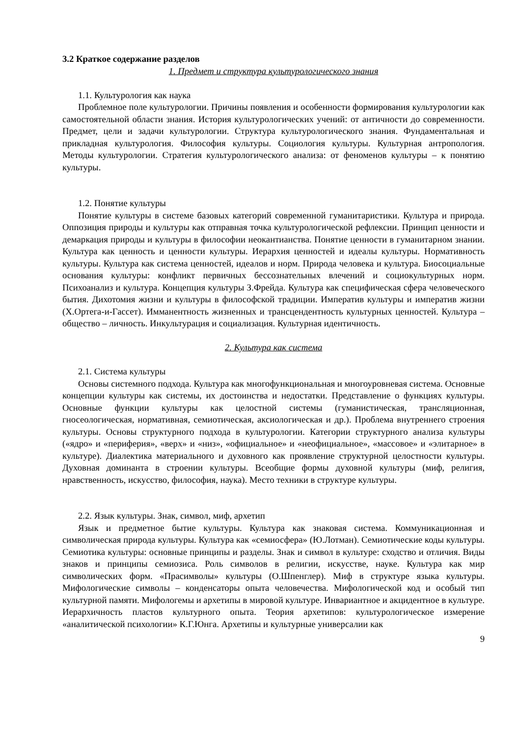3.2 Краткое содержание разделов
1. Предмет и структура культурологического знания
1.1. Культурология как наука
Проблемное поле культурологии. Причины появления и особенности формирования культурологии как самостоятельной области знания. История культурологических учений: от античности до современности. Предмет, цели и задачи культурологии. Структура культурологического знания. Фундаментальная и прикладная культурология. Философия культуры. Социология культуры. Культурная антропология. Методы культурологии. Стратегия культурологического анализа: от феноменов культуры – к понятию культуры.
1.2. Понятие культуры
Понятие культуры в системе базовых категорий современной гуманитаристики. Культура и природа. Оппозиция природы и культуры как отправная точка культурологической рефлексии. Принцип ценности и демаркация природы и культуры в философии неокантианства. Понятие ценности в гуманитарном знании. Культура как ценность и ценности культуры. Иерархия ценностей и идеалы культуры. Нормативность культуры. Культура как система ценностей, идеалов и норм. Природа человека и культура. Биосоциальные основания культуры: конфликт первичных бессознательных влечений и социокультурных норм. Психоанализ и культура. Концепция культуры З.Фрейда. Культура как специфическая сфера человеческого бытия. Дихотомия жизни и культуры в философской традиции. Императив культуры и императив жизни (Х.Ортега-и-Гассет). Имманентность жизненных и трансцендентность культурных ценностей. Культура – общество – личность. Инкультурация и социализация. Культурная идентичность.
2. Культура как система
2.1. Система культуры
Основы системного подхода. Культура как многофункциональная и многоуровневая система. Основные концепции культуры как системы, их достоинства и недостатки. Представление о функциях культуры. Основные функции культуры как целостной системы (гуманистическая, трансляционная, гносеологическая, нормативная, семиотическая, аксиологическая и др.). Проблема внутреннего строения культуры. Основы структурного подхода в культурологии. Категории структурного анализа культуры («ядро» и «периферия», «верх» и «низ», «официальное» и «неофициальное», «массовое» и «элитарное» в культуре). Диалектика материального и духовного как проявление структурной целостности культуры. Духовная доминанта в строении культуры. Всеобщие формы духовной культуры (миф, религия, нравственность, искусство, философия, наука). Место техники в структуре культуры.
2.2. Язык культуры. Знак, символ, миф, архетип
Язык и предметное бытие культуры. Культура как знаковая система. Коммуникационная и символическая природа культуры. Культура как «семиосфера» (Ю.Лотман). Семиотические коды культуры. Семиотика культуры: основные принципы и разделы. Знак и символ в культуре: сходство и отличия. Виды знаков и принципы семиозиса. Роль символов в религии, искусстве, науке. Культура как мир символических форм. «Прасимволы» культуры (О.Шпенглер). Миф в структуре языка культуры. Мифологические символы – конденсаторы опыта человечества. Мифологической код и особый тип культурной памяти. Мифологемы и архетипы в мировой культуре. Инвариантное и акцидентное в культуре. Иерархичность пластов культурного опыта. Теория архетипов: культурологическое измерение «аналитической психологии» К.Г.Юнга. Архетипы и культурные универсалии как
9